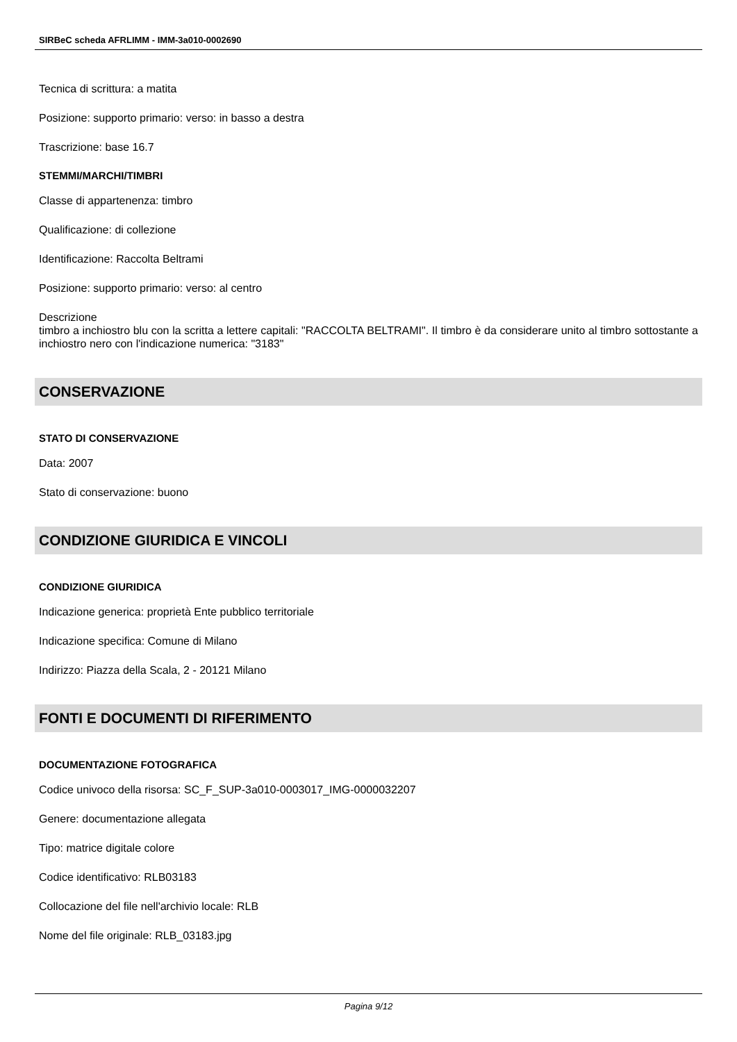SIRBeC scheda AFRLIMM - IMM-3a010-0002690
Tecnica di scrittura: a matita
Posizione: supporto primario: verso: in basso a destra
Trascrizione: base 16.7
STEMMI/MARCHI/TIMBRI
Classe di appartenenza: timbro
Qualificazione: di collezione
Identificazione: Raccolta Beltrami
Posizione: supporto primario: verso: al centro
Descrizione
timbro a inchiostro blu con la scritta a lettere capitali: "RACCOLTA BELTRAMI". Il timbro è da considerare unito al timbro sottostante a inchiostro nero con l'indicazione numerica: "3183"
CONSERVAZIONE
STATO DI CONSERVAZIONE
Data: 2007
Stato di conservazione: buono
CONDIZIONE GIURIDICA E VINCOLI
CONDIZIONE GIURIDICA
Indicazione generica: proprietà Ente pubblico territoriale
Indicazione specifica: Comune di Milano
Indirizzo: Piazza della Scala, 2 - 20121 Milano
FONTI E DOCUMENTI DI RIFERIMENTO
DOCUMENTAZIONE FOTOGRAFICA
Codice univoco della risorsa: SC_F_SUP-3a010-0003017_IMG-0000032207
Genere: documentazione allegata
Tipo: matrice digitale colore
Codice identificativo: RLB03183
Collocazione del file nell'archivio locale: RLB
Nome del file originale: RLB_03183.jpg
Pagina 9/12